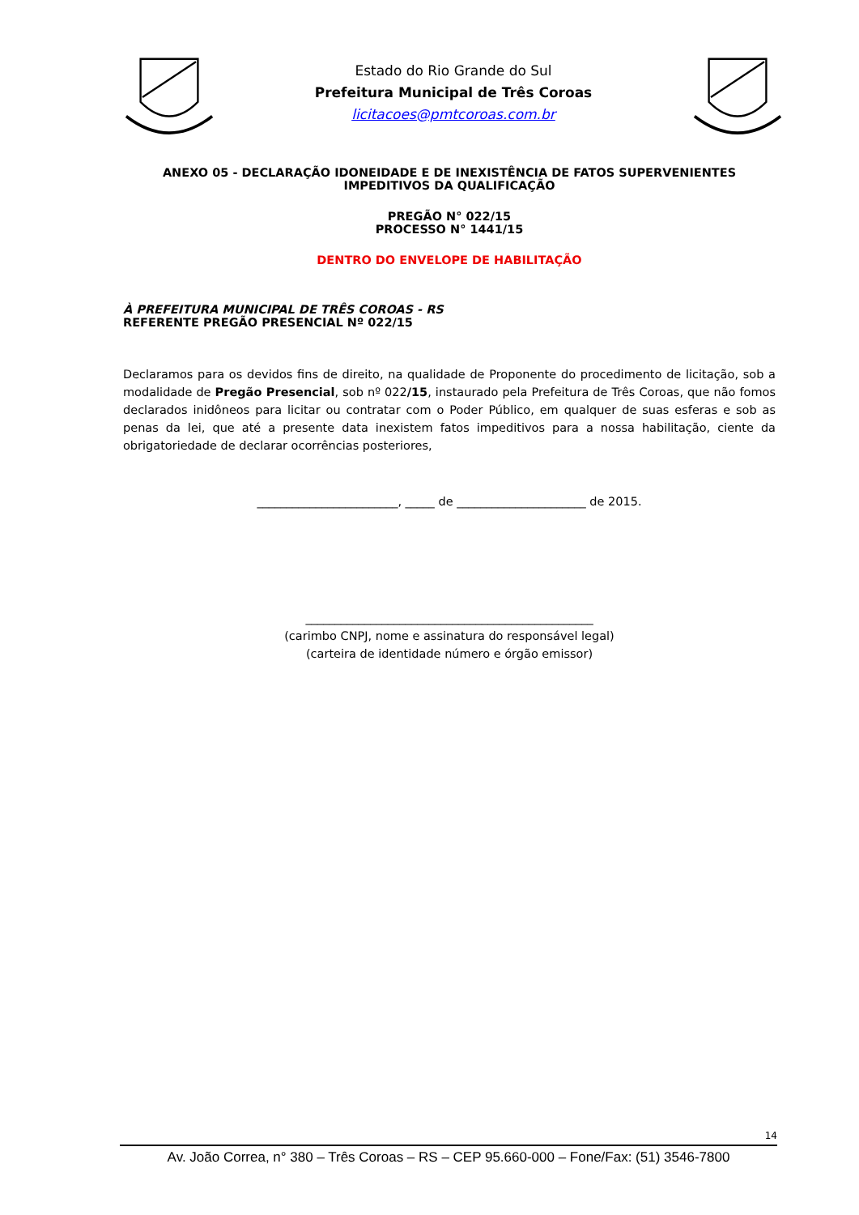Estado do Rio Grande do Sul
Prefeitura Municipal de Três Coroas
licitacoes@pmtcoroas.com.br
ANEXO 05 - DECLARAÇÃO IDONEIDADE E DE INEXISTÊNCIA DE FATOS SUPERVENIENTES IMPEDITIVOS DA QUALIFICAÇÃO
PREGÃO N° 022/15
PROCESSO N° 1441/15
DENTRO DO ENVELOPE DE HABILITAÇÃO
À PREFEITURA MUNICIPAL DE TRÊS COROAS - RS
REFERENTE PREGÃO PRESENCIAL Nº 022/15
Declaramos para os devidos fins de direito, na qualidade de Proponente do procedimento de licitação, sob a modalidade de Pregão Presencial, sob nº 022/15, instaurado pela Prefeitura de Três Coroas, que não fomos declarados inidôneos para licitar ou contratar com o Poder Público, em qualquer de suas esferas e sob as penas da lei, que até a presente data inexistem fatos impeditivos para a nossa habilitação, ciente da obrigatoriedade de declarar ocorrências posteriores,
________________________, _____ de ______________________ de 2015.
_________________________________________________
(carimbo CNPJ, nome e assinatura do responsável legal)
(carteira de identidade número e órgão emissor)
14
Av. João Correa, n° 380 – Três Coroas – RS – CEP 95.660-000 – Fone/Fax: (51) 3546-7800